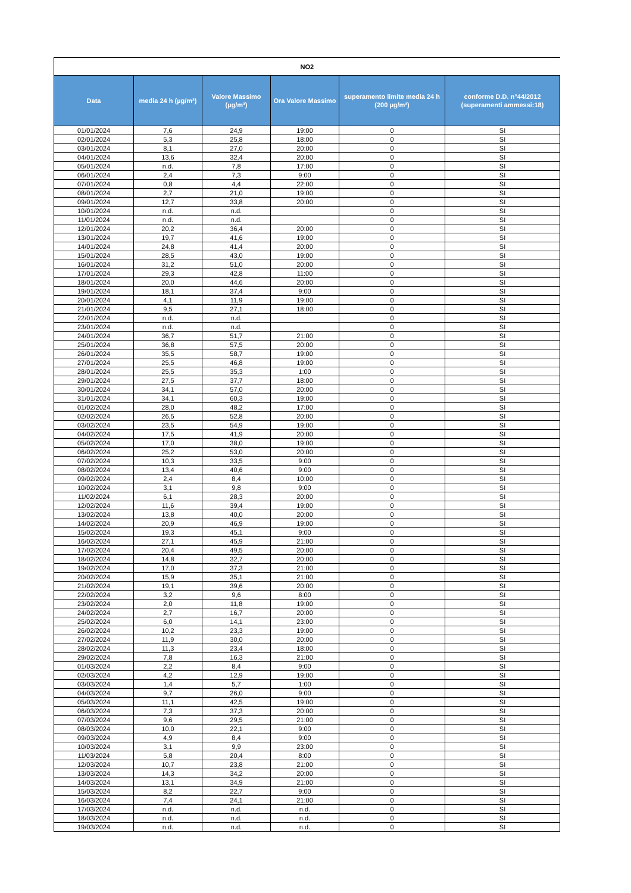| NO2 | | | | | |
| --- | --- | --- | --- | --- | --- |
| Data | media 24 h (µg/m³) | Valore Massimo (µg/m³) | Ora Valore Massimo | superamento limite media 24 h (200 µg/m³) | conforme D.D. n°44/2012 (superamenti ammessi:18) |
| 01/01/2024 | 7,6 | 24,9 | 19:00 | 0 | SI |
| 02/01/2024 | 5,3 | 25,8 | 18:00 | 0 | SI |
| 03/01/2024 | 8,1 | 27,0 | 20:00 | 0 | SI |
| 04/01/2024 | 13,6 | 32,4 | 20:00 | 0 | SI |
| 05/01/2024 | n.d. | 7,8 | 17:00 | 0 | SI |
| 06/01/2024 | 2,4 | 7,3 | 9:00 | 0 | SI |
| 07/01/2024 | 0,8 | 4,4 | 22:00 | 0 | SI |
| 08/01/2024 | 2,7 | 21,0 | 19:00 | 0 | SI |
| 09/01/2024 | 12,7 | 33,8 | 20:00 | 0 | SI |
| 10/01/2024 | n.d. | n.d. | | 0 | SI |
| 11/01/2024 | n.d. | n.d. | | 0 | SI |
| 12/01/2024 | 20,2 | 36,4 | 20:00 | 0 | SI |
| 13/01/2024 | 19,7 | 41,6 | 19:00 | 0 | SI |
| 14/01/2024 | 24,8 | 41,4 | 20:00 | 0 | SI |
| 15/01/2024 | 28,5 | 43,0 | 19:00 | 0 | SI |
| 16/01/2024 | 31,2 | 51,0 | 20:00 | 0 | SI |
| 17/01/2024 | 29,3 | 42,8 | 11:00 | 0 | SI |
| 18/01/2024 | 20,0 | 44,6 | 20:00 | 0 | SI |
| 19/01/2024 | 18,1 | 37,4 | 9:00 | 0 | SI |
| 20/01/2024 | 4,1 | 11,9 | 19:00 | 0 | SI |
| 21/01/2024 | 9,5 | 27,1 | 18:00 | 0 | SI |
| 22/01/2024 | n.d. | n.d. | | 0 | SI |
| 23/01/2024 | n.d. | n.d. | | 0 | SI |
| 24/01/2024 | 36,7 | 51,7 | 21:00 | 0 | SI |
| 25/01/2024 | 36,8 | 57,5 | 20:00 | 0 | SI |
| 26/01/2024 | 35,5 | 58,7 | 19:00 | 0 | SI |
| 27/01/2024 | 25,5 | 46,8 | 19:00 | 0 | SI |
| 28/01/2024 | 25,5 | 35,3 | 1:00 | 0 | SI |
| 29/01/2024 | 27,5 | 37,7 | 18:00 | 0 | SI |
| 30/01/2024 | 34,1 | 57,0 | 20:00 | 0 | SI |
| 31/01/2024 | 34,1 | 60,3 | 19:00 | 0 | SI |
| 01/02/2024 | 28,0 | 48,2 | 17:00 | 0 | SI |
| 02/02/2024 | 26,5 | 52,8 | 20:00 | 0 | SI |
| 03/02/2024 | 23,5 | 54,9 | 19:00 | 0 | SI |
| 04/02/2024 | 17,5 | 41,9 | 20:00 | 0 | SI |
| 05/02/2024 | 17,0 | 38,0 | 19:00 | 0 | SI |
| 06/02/2024 | 25,2 | 53,0 | 20:00 | 0 | SI |
| 07/02/2024 | 10,3 | 33,5 | 9:00 | 0 | SI |
| 08/02/2024 | 13,4 | 40,6 | 9:00 | 0 | SI |
| 09/02/2024 | 2,4 | 8,4 | 10:00 | 0 | SI |
| 10/02/2024 | 3,1 | 9,8 | 9:00 | 0 | SI |
| 11/02/2024 | 6,1 | 28,3 | 20:00 | 0 | SI |
| 12/02/2024 | 11,6 | 39,4 | 19:00 | 0 | SI |
| 13/02/2024 | 13,8 | 40,0 | 20:00 | 0 | SI |
| 14/02/2024 | 20,9 | 46,9 | 19:00 | 0 | SI |
| 15/02/2024 | 19,3 | 45,1 | 9:00 | 0 | SI |
| 16/02/2024 | 27,1 | 45,9 | 21:00 | 0 | SI |
| 17/02/2024 | 20,4 | 49,5 | 20:00 | 0 | SI |
| 18/02/2024 | 14,8 | 32,7 | 20:00 | 0 | SI |
| 19/02/2024 | 17,0 | 37,3 | 21:00 | 0 | SI |
| 20/02/2024 | 15,9 | 35,1 | 21:00 | 0 | SI |
| 21/02/2024 | 19,1 | 39,6 | 20:00 | 0 | SI |
| 22/02/2024 | 3,2 | 9,6 | 8:00 | 0 | SI |
| 23/02/2024 | 2,0 | 11,8 | 19:00 | 0 | SI |
| 24/02/2024 | 2,7 | 16,7 | 20:00 | 0 | SI |
| 25/02/2024 | 6,0 | 14,1 | 23:00 | 0 | SI |
| 26/02/2024 | 10,2 | 23,3 | 19:00 | 0 | SI |
| 27/02/2024 | 11,9 | 30,0 | 20:00 | 0 | SI |
| 28/02/2024 | 11,3 | 23,4 | 18:00 | 0 | SI |
| 29/02/2024 | 7,8 | 16,3 | 21:00 | 0 | SI |
| 01/03/2024 | 2,2 | 8,4 | 9:00 | 0 | SI |
| 02/03/2024 | 4,2 | 12,9 | 19:00 | 0 | SI |
| 03/03/2024 | 1,4 | 5,7 | 1:00 | 0 | SI |
| 04/03/2024 | 9,7 | 26,0 | 9:00 | 0 | SI |
| 05/03/2024 | 11,1 | 42,5 | 19:00 | 0 | SI |
| 06/03/2024 | 7,3 | 37,3 | 20:00 | 0 | SI |
| 07/03/2024 | 9,6 | 29,5 | 21:00 | 0 | SI |
| 08/03/2024 | 10,0 | 22,1 | 9:00 | 0 | SI |
| 09/03/2024 | 4,9 | 8,4 | 9:00 | 0 | SI |
| 10/03/2024 | 3,1 | 9,9 | 23:00 | 0 | SI |
| 11/03/2024 | 5,8 | 20,4 | 8:00 | 0 | SI |
| 12/03/2024 | 10,7 | 23,8 | 21:00 | 0 | SI |
| 13/03/2024 | 14,3 | 34,2 | 20:00 | 0 | SI |
| 14/03/2024 | 13,1 | 34,9 | 21:00 | 0 | SI |
| 15/03/2024 | 8,2 | 22,7 | 9:00 | 0 | SI |
| 16/03/2024 | 7,4 | 24,1 | 21:00 | 0 | SI |
| 17/03/2024 | n.d. | n.d. | n.d. | 0 | SI |
| 18/03/2024 | n.d. | n.d. | n.d. | 0 | SI |
| 19/03/2024 | n.d. | n.d. | n.d. | 0 | SI |